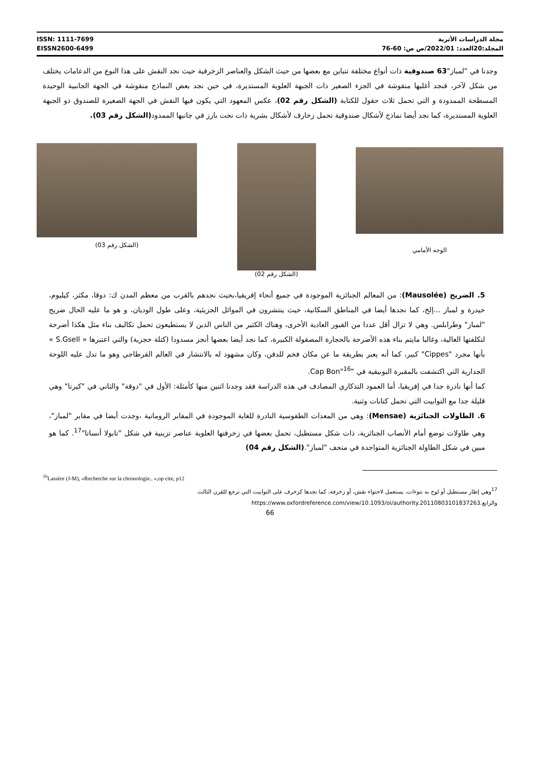ISSN: 1111-7699
EISSN2600-6499
مجلة الدراسات الأثرية
المجلد:20العدد: 2022/01/ص ص: 60-76
وجدنا في "لمباز"63 صندوقية ذات أنواع مختلفة تتباين مع بعضها من حيث الشكل والعناصر الزخرفية حيث نجد النقش على هذا النوع من الدعامات يختلف من شكل لآخر، فنجد أغلبها منقوشة في الجزء الصغير ذات الجبهة العلوية المستديرة، في حين نجد بعض النماذج منقوشة في الجهة الجانبية الوحيدة المسطحة الممدودة و التي تحمل ثلاث حقول للكتابة (الشكل رقم 02)، عكس المعهود التي يكون فيها النقش في الجهة الصغيرة للصندوق ذو الجبهة العلوية المستديرة، كما نجد أيضا نماذج لأشكال صندوقية تحمل زخارف لأشكال بشرية ذات نحت بارز في جانبها الممدود(الشكل رقم 03).
الوجه الأمامي
(الشكل رقم 02)
(الشكل رقم 03)
5. الضريح (Mausolée): من المعالم الجنائزية الموجودة في جميع أنحاء إفريقيا،بحيث نجدهم بالقرب من معظم المدن ك: دوقا، مكثر، كيليوم، حيدرة و لمباز ...إلخ، كما نجدها أيضا في المناطق السكانية، حيث ينتشرون في الموائل الجزيئية، وعلى طول الوديان، و هو ما عليه الحال ضريح "لمباز" وطرابلس. وهي لا تزال أقل عددا من القبور العادية الأخرى، وهناك الكثير من الناس الذين لا يستطيعون تحمل تكاليف بناء مثل هكذا أضرحة لتكلفتها الغالية، وغالبا مايتم بناء هذه الأضرحة بالحجارة المصقولة الكبيرة، كما نجد أيضا بعضها أنجز مسدودا (كتلة حجرية) والتي اعتبرها « S.Gsell » بأنها مجرد "Cippes" كبير، كما أنه يعبر بطريقة ما عن مكان فخم للدفن، وكان مشهود له بالانتشار في العالم القرطاجي وهو ما تدل عليه اللوحة الجدارية التي اكتشفت بالمقبرة البونيقية في "Cap Bon"<sup>16</sup>.
كما أنها نادرة جدا في إفريقيا، أما العمود التذكاري المصادف في هذه الدراسة فقد وجدنا اثنين منها كأمثلة: الأول في "دوقة" والثاني في "كيرتا" وهي قليلة جدا مع التوابيت التي تحمل كتابات وثنية.
6. الطاولات الجنائزية (Mensae): وهي من المعدات الطقوسية النادرة للغاية الموجودة في المقابر الرومانية ،وجدت أيضا في مقابر "لمباز"، وهي طاولات توضع أمام الأنصاب الجنائزية، ذات شكل مستطيل، تحمل بعضها في زخرفتها العلوية عناصر تزينية في شكل "تابولا أنساتا"<sup>17</sup>. كما هو مبين في شكل الطاولة الجنائزية المتواجدة في متحف "لمباز".(الشكل رقم 04)
<sup>16</sup> Lassère (J-M), «Recherche sur la chronologie.. »,op cite, p12
<sup>17</sup> وهي إطار مستطيل أو لوح به نتوءات، يستعمل لاحتواء نقش، أو زخرفة، كما نجدها كزخرف على التوابيت التي ترجع للقرن الثالث والرابع.https://www.oxfordreference.com/view/10.1093/oi/authority.20110803101837263
66